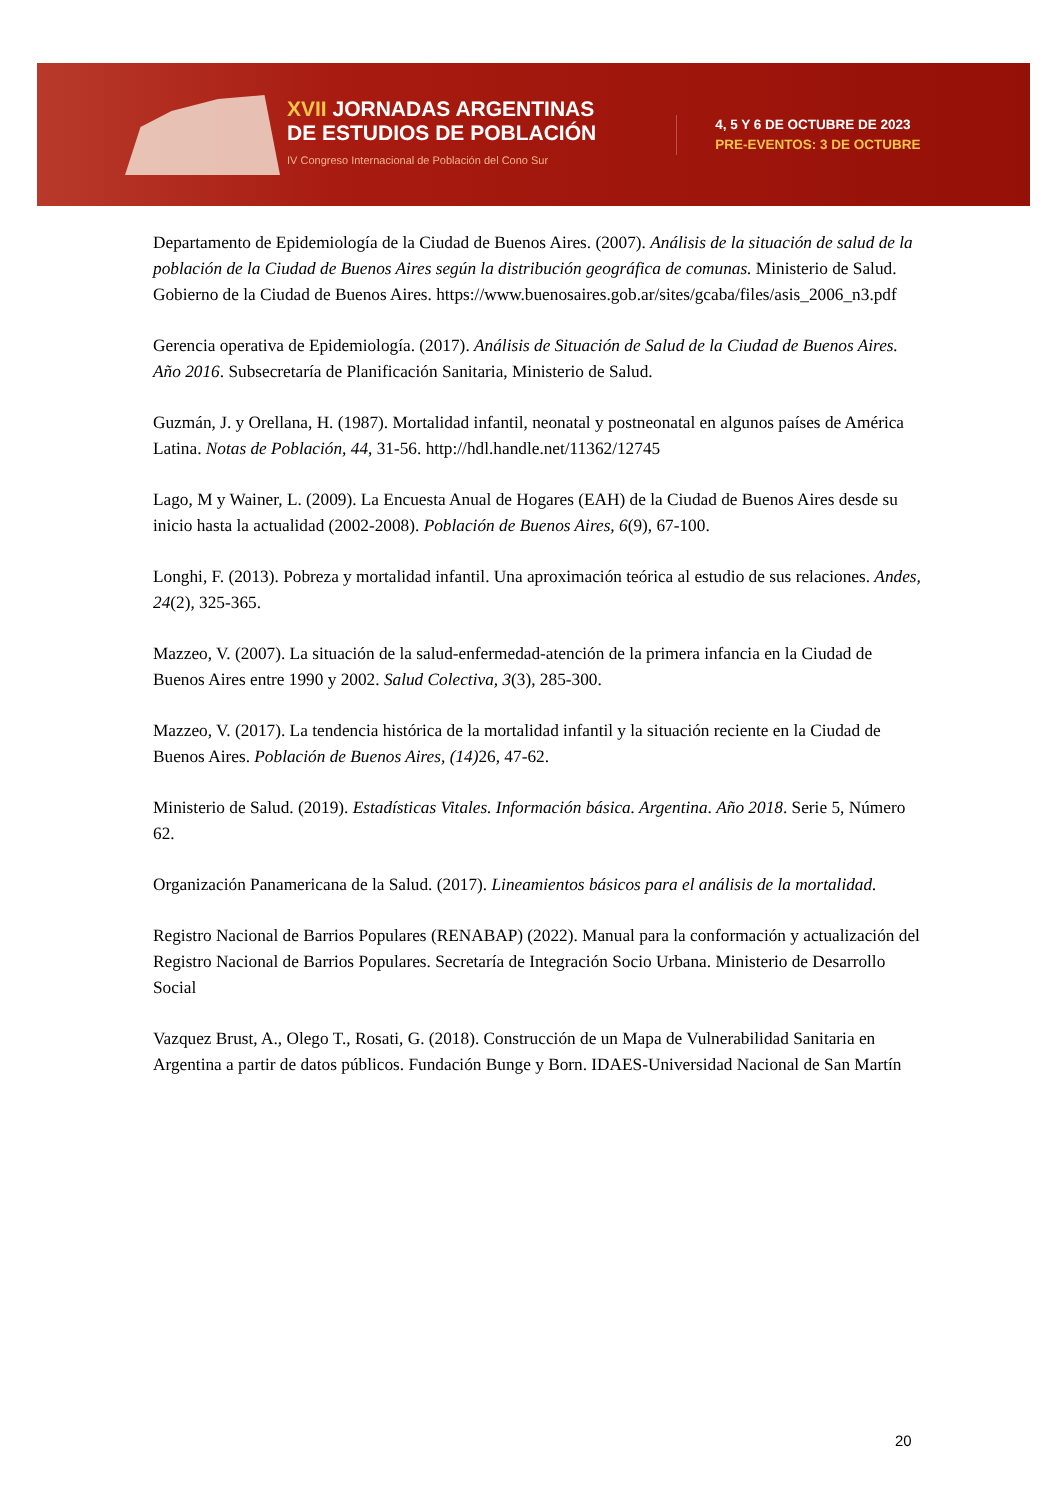XVII JORNADAS ARGENTINAS
DE ESTUDIOS DE POBLACIÓN
IV Congreso Internacional de Población del Cono Sur
4, 5 Y 6 DE OCTUBRE DE 2023
PRE-EVENTOS: 3 DE OCTUBRE
Departamento de Epidemiología de la Ciudad de Buenos Aires. (2007). Análisis de la situación de salud de la población de la Ciudad de Buenos Aires según la distribución geográfica de comunas. Ministerio de Salud. Gobierno de la Ciudad de Buenos Aires. https://www.buenosaires.gob.ar/sites/gcaba/files/asis_2006_n3.pdf
Gerencia operativa de Epidemiología. (2017). Análisis de Situación de Salud de la Ciudad de Buenos Aires. Año 2016. Subsecretaría de Planificación Sanitaria, Ministerio de Salud.
Guzmán, J. y Orellana, H. (1987). Mortalidad infantil, neonatal y postneonatal en algunos países de América Latina. Notas de Población, 44, 31-56. http://hdl.handle.net/11362/12745
Lago, M y Wainer, L. (2009). La Encuesta Anual de Hogares (EAH) de la Ciudad de Buenos Aires desde su inicio hasta la actualidad (2002-2008). Población de Buenos Aires, 6(9), 67-100.
Longhi, F. (2013). Pobreza y mortalidad infantil. Una aproximación teórica al estudio de sus relaciones. Andes, 24(2), 325-365.
Mazzeo, V. (2007). La situación de la salud-enfermedad-atención de la primera infancia en la Ciudad de Buenos Aires entre 1990 y 2002. Salud Colectiva, 3(3), 285-300.
Mazzeo, V. (2017). La tendencia histórica de la mortalidad infantil y la situación reciente en la Ciudad de Buenos Aires. Población de Buenos Aires, (14) 26, 47-62.
Ministerio de Salud. (2019). Estadísticas Vitales. Información básica. Argentina. Año 2018. Serie 5, Número 62.
Organización Panamericana de la Salud. (2017). Lineamientos básicos para el análisis de la mortalidad.
Registro Nacional de Barrios Populares (RENABAP) (2022). Manual para la conformación y actualización del Registro Nacional de Barrios Populares. Secretaría de Integración Socio Urbana. Ministerio de Desarrollo Social
Vazquez Brust, A., Olego T., Rosati, G. (2018). Construcción de un Mapa de Vulnerabilidad Sanitaria en Argentina a partir de datos públicos. Fundación Bunge y Born. IDAES-Universidad Nacional de San Martín
20